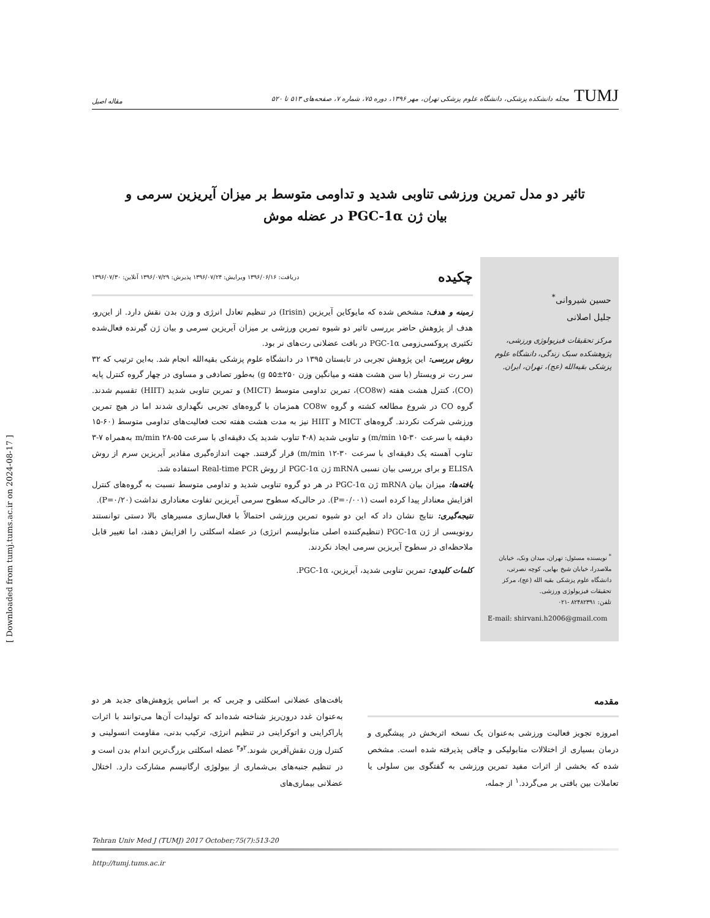TUMJمجله دانشکده پزشکی، دانشگاه علوم پزشکی تهران، مهر ۱۳۹۶، دوره ۷۵، شماره ۷، صفحه‌های ۵۱۳ تا ۵۲۰
مقاله اصیل
تاثیر دو مدل تمرین ورزشی تناوبی شدید و تداومی متوسط بر میزان آیریزین سرمی و
بیان ژن PGC-1α در عضله موش
حسین شیروانی<sup>*</sup>
جلیل اصلانی
مرکز تحقیقات فیزیولوژی ورزشی، پژوهشکده سبک زندگی، دانشگاه علوم پزشکی بقیه‌الله (عج)، تهران، ایران.
<sup>*</sup> نویسنده مسئول: تهران، میدان ونک، خیابان ملاصدرا، خیابان شیخ بهایی، کوچه نصرتی، دانشگاه علوم پزشکی بقیه الله (عج)، مرکز تحقیقات فیزیولوژی ورزشی.
تلفن: ۸۲۴۸۲۳۹۱ -۰۲۱
E-mail: shirvani.h2006@gmail.com
چکیده دریافت: ۱۳۹۶/۰۶/۱۶ ویرایش: ۱۳۹۶/۰۷/۲۴ پذیرش: ۱۳۹۶/۰۷/۲۹ آنلاین: ۱۳۹۶/۰۷/۳۰
زمینه و هدف: مشخص شده که مایوکاین آیریزین (Irisin) در تنظیم تعادل انرژی و وزن بدن نقش دارد. از این‌رو، هدف از پژوهش حاضر بررسی تاثیر دو شیوه تمرین ورزشی بر میزان آیریزین سرمی و بیان ژن گیرنده فعال‌شده تکثیری پروکسی‌زومی PGC-1α در بافت عضلانی رت‌های نر بود.
روش بررسی: این پژوهش تجربی در تابستان ۱۳۹۵ در دانشگاه علوم پزشکی بقیه‌الله انجام شد. به‌این ترتیب که ۳۲ سر رت نر ویستار (با سن هشت هفته و میانگین وزن ۲۵۰±۵۵ g) به‌طور تصادفی و مساوی در چهار گروه کنترل پایه (CO)، کنترل هشت هفته (CO8w)، تمرین تداومی متوسط (MICT) و تمرین تناوبی شدید (HIIT) تقسیم شدند. گروه CO در شروع مطالعه کشته و گروه CO8w همزمان با گروه‌های تجربی نگهداری شدند اما در هیچ تمرین ورزشی شرکت نکردند. گروه‌های MICT و HIIT نیز به مدت هشت هفته تحت فعالیت‌های تداومی متوسط (۶۰-۱۵ دقیقه با سرعت ۳۰-۱۵ m/min) و تناوبی شدید (۸-۴ تناوب شدید یک دقیقه‌ای با سرعت ۵۵-۲۸ m/min به‌همراه ۷-۳ تناوب آهسته یک دقیقه‌ای با سرعت ۳۰-۱۲ m/min) قرار گرفتند. جهت اندازه‌گیری مقادیر آیریزین سرم از روش ELISA و برای بررسی بیان نسبی mRNA ژن PGC-1α از روش Real-time PCR استفاده شد.
یافته‌ها: میزان بیان mRNA ژن PGC-1α در هر دو گروه تناوبی شدید و تداومی متوسط نسبت به گروه‌های کنترل افزایش معنادار پیدا کرده است (P=۰/۰۰۱). در حالی‌که سطوح سرمی آیریزین تفاوت معناداری نداشت (P=۰/۲۰).
نتیجه‌گیری: نتایج نشان داد که این دو شیوه تمرین ورزشی احتمالاً با فعال‌سازی مسیرهای بالا دستی توانستند رونویسی از ژن PGC-1α (تنظیم‌کننده اصلی متابولیسم انرژی) در عضله اسکلتی را افزایش دهند، اما تغییر قابل ملاحظه‌ای در سطوح آیریزین سرمی ایجاد نکردند.
کلمات کلیدی: تمرین تناوبی شدید، آیریزین، PGC-1α.
مقدمه
امروزه تجویز فعالیت ورزشی به‌عنوان یک نسخه اثربخش در پیشگیری و درمان بسیاری از اختلالات متابولیکی و چاقی پذیرفته شده است. مشخص شده که بخشی از اثرات مفید تمرین ورزشی به گفتگوی بین سلولی یا تعاملات بین بافتی بر می‌گردد.<sup>۱</sup> از جمله،
بافت‌های عضلانی اسکلتی و چربی که بر اساس پژوهش‌های جدید هر دو به‌عنوان غدد درون‌ریز شناخته شده‌اند که تولیدات آن‌ها می‌توانند با اثرات پاراکراینی و اتوکراینی در تنظیم انرژی، ترکیب بدنی، مقاومت انسولینی و کنترل وزن نقش‌آفرین شوند.<sup>۲و۳</sup> عضله اسکلتی بزرگ‌ترین اندام بدن است و در تنظیم جنبه‌های بی‌شماری از بیولوژی ارگانیسم مشارکت دارد. اختلال عضلانی بیماری‌های
Tehran Univ Med J (TUMJ) 2017 October;75(7):513-20
http://tumj.tums.ac.ir
[ Downloaded from tumj.tums.ac.ir on 2024-08-17 ]